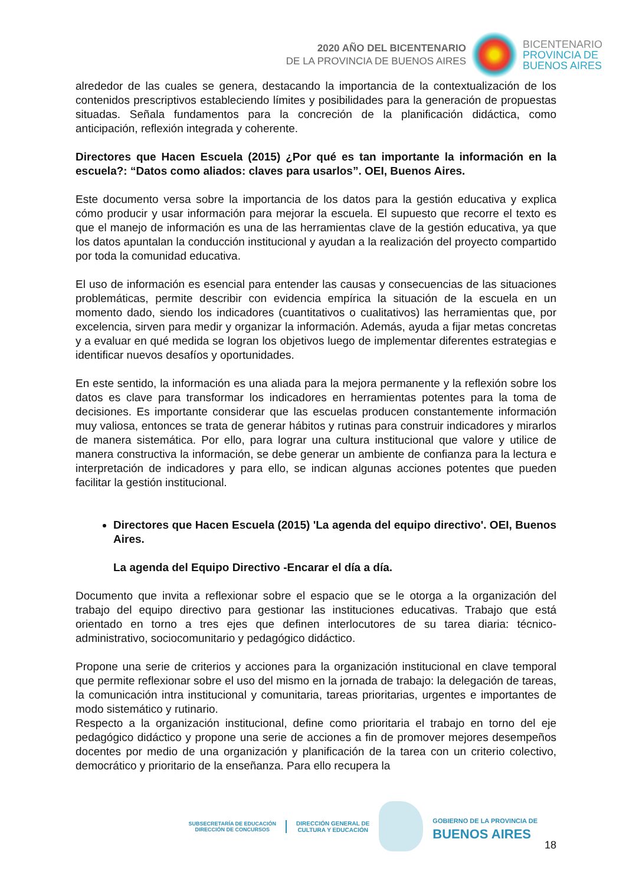2020 AÑO DEL BICENTENARIO
DE LA PROVINCIA DE BUENOS AIRES
BICENTENARIO
PROVINCIA DE
BUENOS AIRES
alrededor de las cuales se genera, destacando la importancia de la contextualización de los contenidos prescriptivos estableciendo límites y posibilidades para la generación de propuestas situadas. Señala fundamentos para la concreción de la planificación didáctica, como anticipación, reflexión integrada y coherente.
Directores que Hacen Escuela (2015) ¿Por qué es tan importante la información en la escuela?: “Datos como aliados: claves para usarlos”. OEI, Buenos Aires.
Este documento versa sobre la importancia de los datos para la gestión educativa y explica cómo producir y usar información para mejorar la escuela. El supuesto que recorre el texto es que el manejo de información es una de las herramientas clave de la gestión educativa, ya que los datos apuntalan la conducción institucional y ayudan a la realización del proyecto compartido por toda la comunidad educativa.
El uso de información es esencial para entender las causas y consecuencias de las situaciones problemáticas, permite describir con evidencia empírica la situación de la escuela en un momento dado, siendo los indicadores (cuantitativos o cualitativos) las herramientas que, por excelencia, sirven para medir y organizar la información. Además, ayuda a fijar metas concretas y a evaluar en qué medida se logran los objetivos luego de implementar diferentes estrategias e identificar nuevos desafíos y oportunidades.
En este sentido, la información es una aliada para la mejora permanente y la reflexión sobre los datos es clave para transformar los indicadores en herramientas potentes para la toma de decisiones. Es importante considerar que las escuelas producen constantemente información muy valiosa, entonces se trata de generar hábitos y rutinas para construir indicadores y mirarlos de manera sistemática. Por ello, para lograr una cultura institucional que valore y utilice de manera constructiva la información, se debe generar un ambiente de confianza para la lectura e interpretación de indicadores y para ello, se indican algunas acciones potentes que pueden facilitar la gestión institucional.
Directores que Hacen Escuela (2015) 'La agenda del equipo directivo'. OEI, Buenos Aires.
La agenda del Equipo Directivo -Encarar el día a día.
Documento que invita a reflexionar sobre el espacio que se le otorga a la organización del trabajo del equipo directivo para gestionar las instituciones educativas. Trabajo que está orientado en torno a tres ejes que definen interlocutores de su tarea diaria: técnico-administrativo, sociocomunitario y pedagógico didáctico.
Propone una serie de criterios y acciones para la organización institucional en clave temporal que permite reflexionar sobre el uso del mismo en la jornada de trabajo: la delegación de tareas, la comunicación intra institucional y comunitaria, tareas prioritarias, urgentes e importantes de modo sistemático y rutinario.
Respecto a la organización institucional, define como prioritaria el trabajo en torno del eje pedagógico didáctico y propone una serie de acciones a fin de promover mejores desempeños docentes por medio de una organización y planificación de la tarea con un criterio colectivo, democrático y prioritario de la enseñanza. Para ello recupera la
SUBSECRETARÍA DE EDUCACIÓN
DIRECCIÓN DE CONCURSOS
DIRECCIÓN GENERAL DE
CULTURA Y EDUCACIÓN
GOBIERNO DE LA PROVINCIA DE
BUENOS AIRES
18